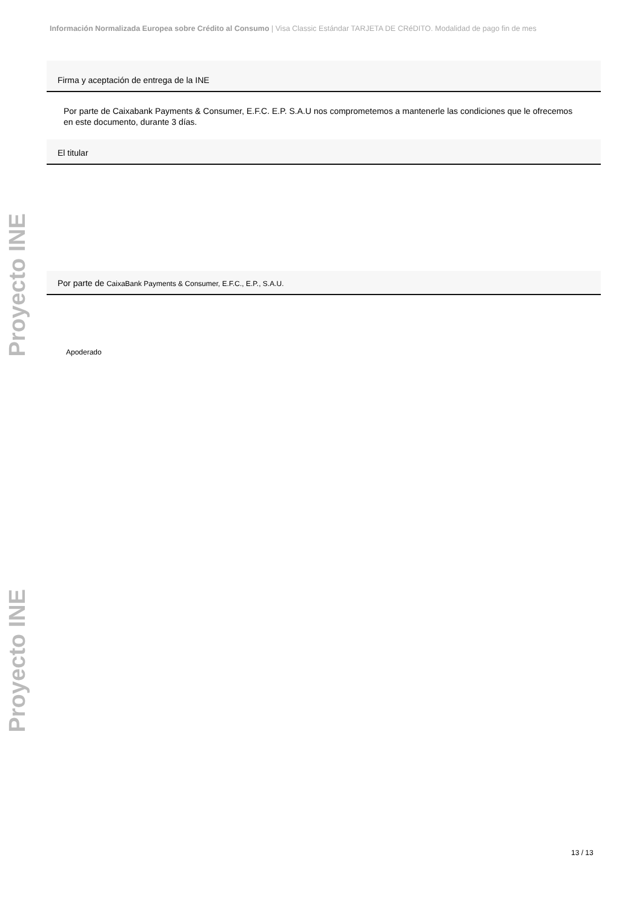Información Normalizada Europea sobre Crédito al Consumo | Visa Classic Estándar TARJETA DE CRéDITO. Modalidad de pago fin de mes
Proyecto INE
Proyecto INE
Firma y aceptación de entrega de la INE
Por parte de Caixabank Payments & Consumer, E.F.C. E.P. S.A.U nos comprometemos a mantenerle las condiciones que le ofrecemos en este documento, durante 3 días.
El titular
Por parte de CaixaBank Payments & Consumer, E.F.C., E.P., S.A.U.
Apoderado
13 / 13